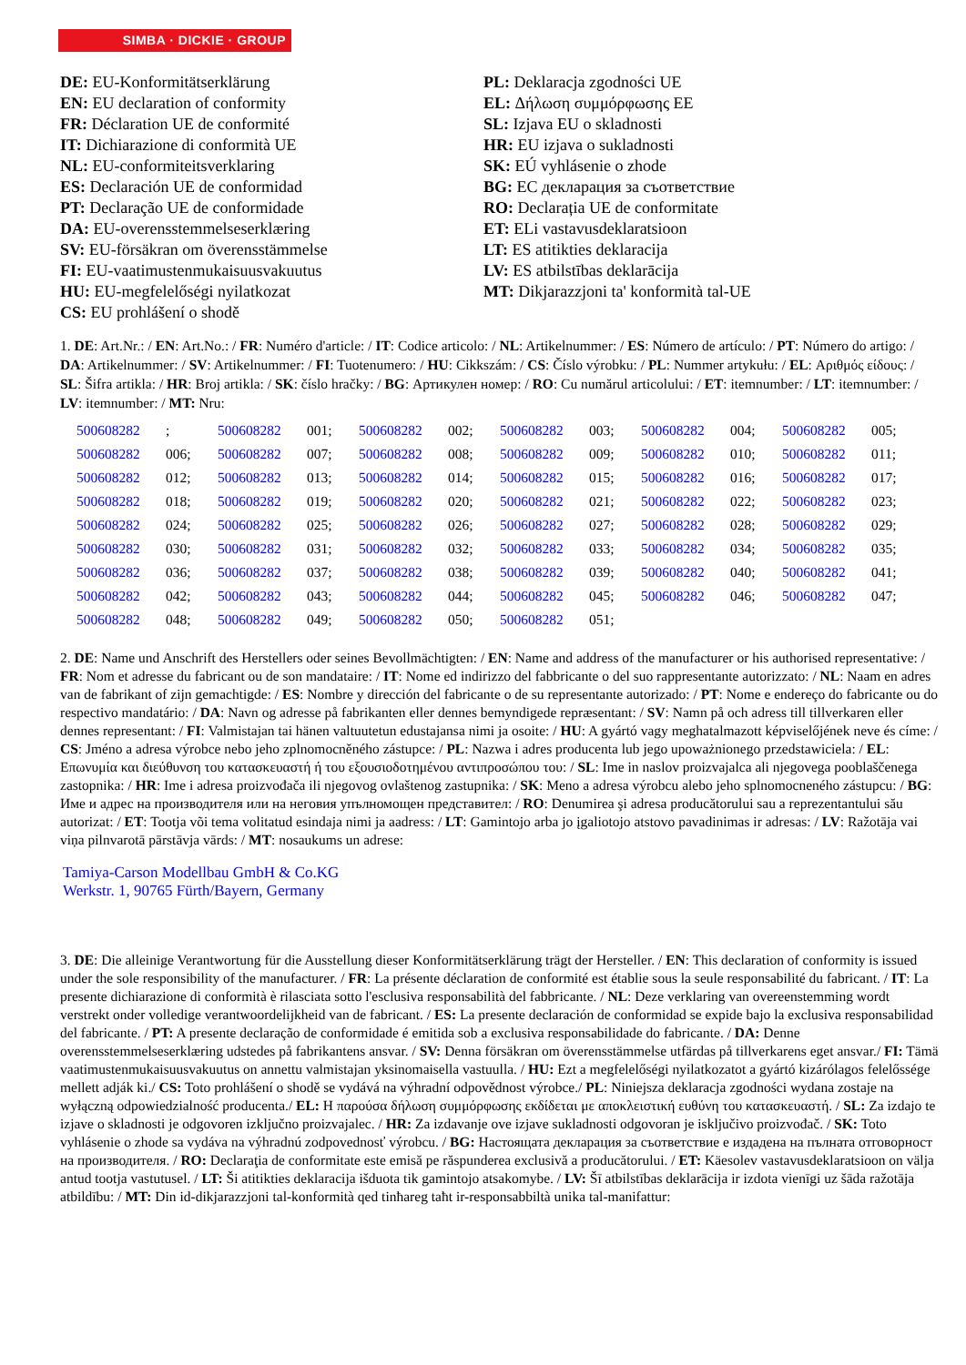SIMBA · DICKIE · GROUP
DE: EU-Konformitätserklärung
EN: EU declaration of conformity
FR: Déclaration UE de conformité
IT: Dichiarazione di conformità UE
NL: EU-conformiteitsverklaring
ES: Declaración UE de conformidad
PT: Declaração UE de conformidade
DA: EU-overensstemmelseserklæring
SV: EU-försäkran om överensstämmelse
FI: EU-vaatimustenmukaisuusvakuutus
HU: EU-megfelelőségi nyilatkozat
CS: EU prohlášení o shodě
PL: Deklaracja zgodności UE
EL: Δήλωση συμμόρφωσης ΕΕ
SL: Izjava EU o skladnosti
HR: EU izjava o sukladnosti
SK: EÚ vyhlásenie o zhode
BG: ЕС декларация за съответствие
RO: Declarația UE de conformitate
ET: ELi vastavusdeklaratsioon
LT: ES atitikties deklaracija
LV: ES atbilstības deklarācija
MT: Dikjarazzjoni ta' konformità tal-UE
1. DE: Art.Nr.: / EN: Art.No.: / FR: Numéro d'article: / IT: Codice articolo: / NL: Artikelnummer: / ES: Número de artículo: / PT: Número do artigo: / DA: Artikelnummer: / SV: Artikelnummer: / FI: Tuotenumero: / HU: Cikkszám: / CS: Číslo výrobku: / PL: Nummer artykułu: / EL: Αριθμός είδους: / SL: Šifra artikla: / HR: Broj artikla: / SK: číslo hračky: / BG: Артикулен номер: / RO: Cu numărul articolului: / ET: itemnumber: / LT: itemnumber: / LV: itemnumber: / MT: Nru:
| 500608282 | ; | 500608282 | 001; | 500608282 | 002; | 500608282 | 003; | 500608282 | 004; | 500608282 | 005; |
| 500608282 | 006; | 500608282 | 007; | 500608282 | 008; | 500608282 | 009; | 500608282 | 010; | 500608282 | 011; |
| 500608282 | 012; | 500608282 | 013; | 500608282 | 014; | 500608282 | 015; | 500608282 | 016; | 500608282 | 017; |
| 500608282 | 018; | 500608282 | 019; | 500608282 | 020; | 500608282 | 021; | 500608282 | 022; | 500608282 | 023; |
| 500608282 | 024; | 500608282 | 025; | 500608282 | 026; | 500608282 | 027; | 500608282 | 028; | 500608282 | 029; |
| 500608282 | 030; | 500608282 | 031; | 500608282 | 032; | 500608282 | 033; | 500608282 | 034; | 500608282 | 035; |
| 500608282 | 036; | 500608282 | 037; | 500608282 | 038; | 500608282 | 039; | 500608282 | 040; | 500608282 | 041; |
| 500608282 | 042; | 500608282 | 043; | 500608282 | 044; | 500608282 | 045; | 500608282 | 046; | 500608282 | 047; |
| 500608282 | 048; | 500608282 | 049; | 500608282 | 050; | 500608282 | 051; | | | | |
2. DE: Name und Anschrift des Herstellers oder seines Bevollmächtigten: / EN: Name and address of the manufacturer or his authorised representative: / FR: Nom et adresse du fabricant ou de son mandataire: / IT: Nome ed indirizzo del fabbricante o del suo rappresentante autorizzato: / NL: Naam en adres van de fabrikant of zijn gemachtigde: / ES: Nombre y dirección del fabricante o de su representante autorizado: / PT: Nome e endereço do fabricante ou do respectivo mandatário: / DA: Navn og adresse på fabrikanten eller dennes bemyndigede repræsentant: / SV: Namn på och adress till tillverkaren eller dennes representant: / FI: Valmistajan tai hänen valtuutetun edustajansa nimi ja osoite: / HU: A gyártó vagy meghatalmazott képviselőjének neve és címe: / CS: Jméno a adresa výrobce nebo jeho zplnomocněného zástupce: / PL: Nazwa i adres producenta lub jego upoważnionego przedstawiciela: / EL: Επωνυμία και διεύθυνση του κατασκευαστή ή του εξουσιοδοτημένου αντιπροσώπου του: / SL: Ime in naslov proizvajalca ali njegovega pooblaščenega zastopnika: / HR: Ime i adresa proizvođača ili njegovog ovlaštenog zastupnika: / SK: Meno a adresa výrobcu alebo jeho splnomocneného zástupcu: / BG: Име и адрес на производителя или на неговия упълномощен представител: / RO: Denumirea şi adresa producătorului sau a reprezentantului său autorizat: / ET: Tootja või tema volitatud esindaja nimi ja aadress: / LT: Gamintojo arba jo įgaliotojo atstovo pavadinimas ir adresas: / LV: Ražotāja vai viņa pilnvarotā pārstāvja vārds: / MT: nosaukums un adrese:
Tamiya-Carson Modellbau GmbH & Co.KG
Werkstr. 1, 90765 Fürth/Bayern, Germany
3. DE: Die alleinige Verantwortung für die Ausstellung dieser Konformitätserklärung trägt der Hersteller. / EN: This declaration of conformity is issued under the sole responsibility of the manufacturer. / FR: La présente déclaration de conformité est établie sous la seule responsabilité du fabricant. / IT: La presente dichiarazione di conformità è rilasciata sotto l'esclusiva responsabilità del fabbricante. / NL: Deze verklaring van overeenstemming wordt verstrekt onder volledige verantwoordelijkheid van de fabricant. / ES: La presente declaración de conformidad se expide bajo la exclusiva responsabilidad del fabricante. / PT: A presente declaração de conformidade é emitida sob a exclusiva responsabilidade do fabricante. / DA: Denne overensstemmelseserklæring udstedes på fabrikantens ansvar. / SV: Denna försäkran om överensstämmelse utfärdas på tillverkarens eget ansvar./ FI: Tämä vaatimustenmukaisuusvakuutus on annettu valmistajan yksinomaisella vastuulla. / HU: Ezt a megfelelőségi nyilatkozatot a gyártó kizárólagos felelőssége mellett adják ki./ CS: Toto prohlášení o shodě se vydává na výhradní odpovědnost výrobce./ PL: Niniejsza deklaracja zgodności wydana zostaje na wyłączną odpowiedzialność producenta./ EL: Η παρούσα δήλωση συμμόρφωσης εκδίδεται με αποκλειστική ευθύνη του κατασκευαστή. / SL: Za izdajo te izjave o skladnosti je odgovoren izključno proizvajalec. / HR: Za izdavanje ove izjave sukladnosti odgovoran je isključivo proizvođač. / SK: Toto vyhlásenie o zhode sa vydáva na výhradnú zodpovednosť výrobcu. / BG: Настоящата декларация за съответствие е издадена на пълната отговорност на производителя. / RO: Declaraţia de conformitate este emisă pe răspunderea exclusivă a producătorului. / ET: Käesolev vastavusdeklaratsioon on välja antud tootja vastutusel. / LT: Ši atitikties deklaracija išduota tik gamintojo atsakomybe. / LV: Šī atbilstības deklarācija ir izdota vienīgi uz šāda ražotāja atbildību: / MT: Din id-dikjarazzjoni tal-konformità qed tinħareg taħt ir-responsabbiltà unika tal-manifattur: